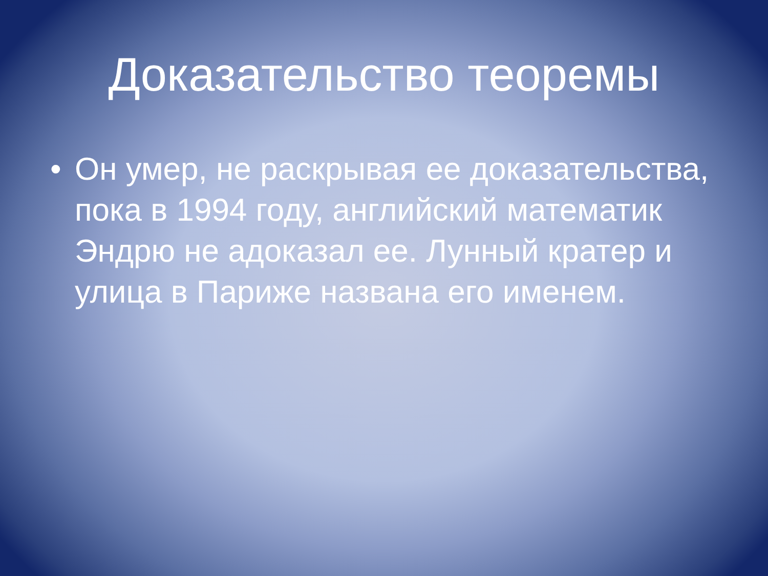Доказательство теоремы
• Он умер, не раскрывая ее доказательства, пока в 1994 году, английский математик Эндрю не адоказал ее. Лунный кратер и улица в Париже названа его именем.